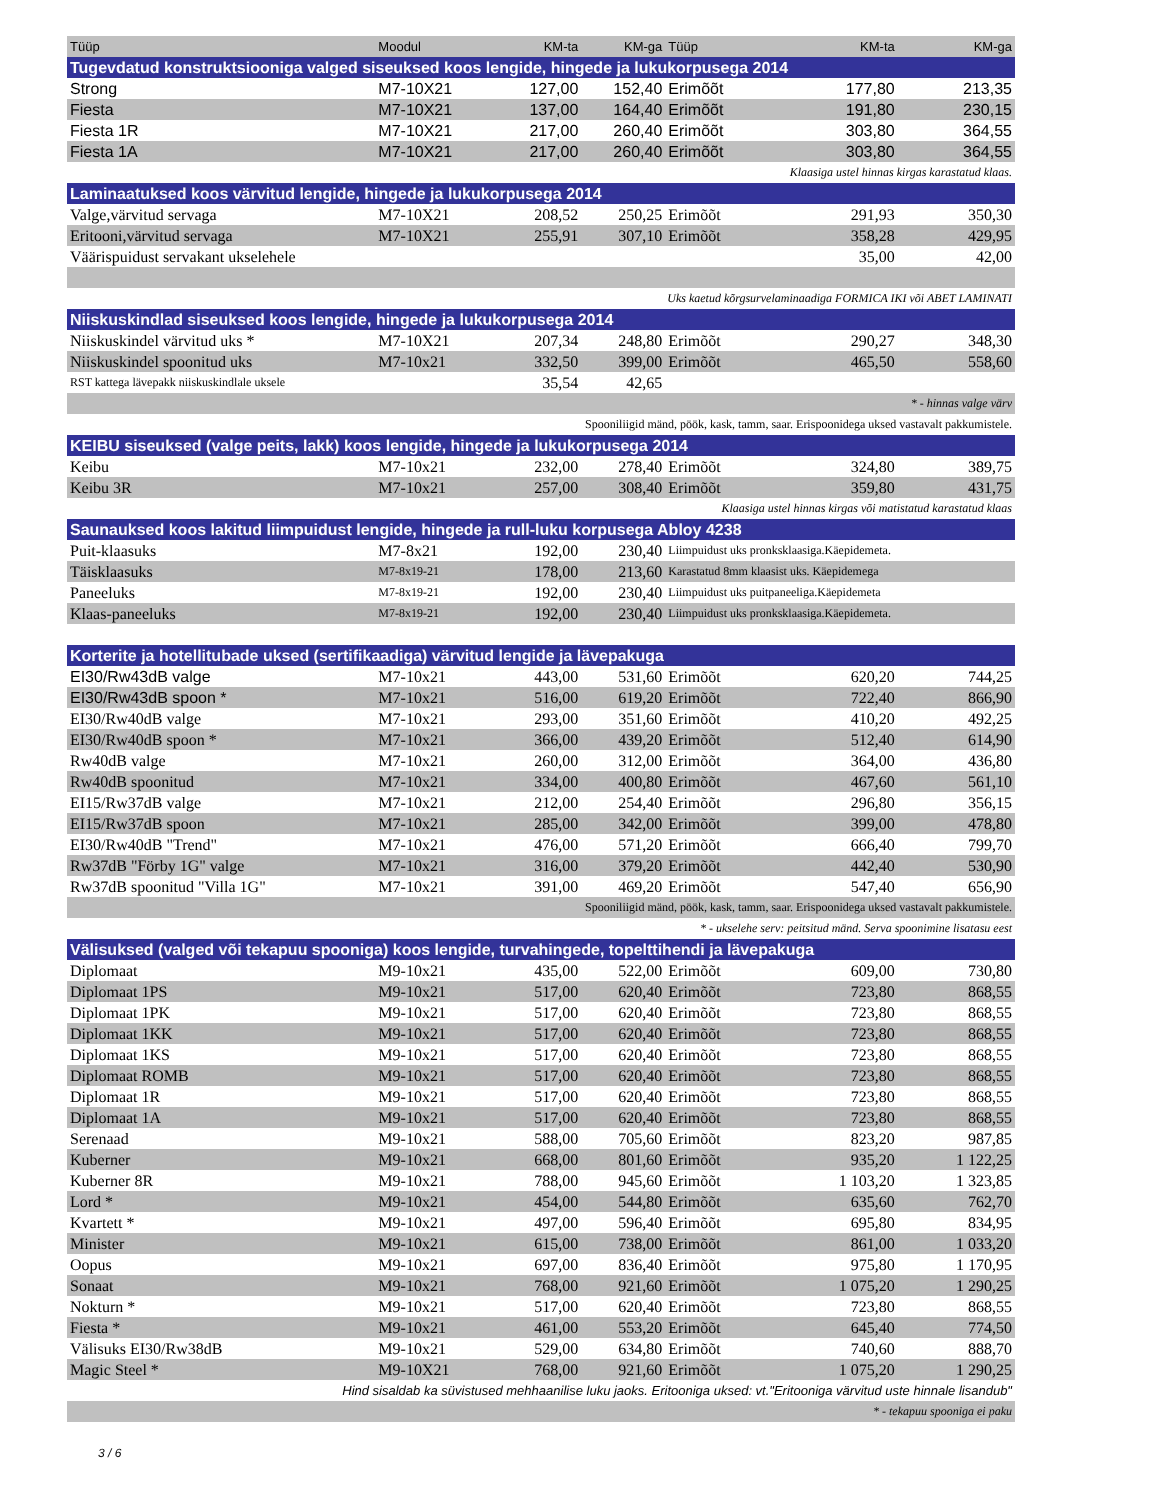| Tüüp | Moodul | KM-ta | KM-ga | Tüüp | KM-ta | KM-ga |
| --- | --- | --- | --- | --- | --- | --- |
| Tugevdatud konstruktsiooniga valged siseuksed koos lengide, hingede ja lukukorpusega 2014 | | | | | | |
| Strong | M7-10X21 | 127,00 | 152,40 | Erimõõt | 177,80 | 213,35 |
| Fiesta | M7-10X21 | 137,00 | 164,40 | Erimõõt | 191,80 | 230,15 |
| Fiesta 1R | M7-10X21 | 217,00 | 260,40 | Erimõõt | 303,80 | 364,55 |
| Fiesta 1A | M7-10X21 | 217,00 | 260,40 | Erimõõt | 303,80 | 364,55 |
| Klaasiga ustel hinnas kirgas karastatud klaas. | | | | | | |
| Laminaatuksed koos värvitud lengide, hingede ja lukukorpusega 2014 | | | | | | |
| Valge,värvitud servaga | M7-10X21 | 208,52 | 250,25 | Erimõõt | 291,93 | 350,30 |
| Eritooni,värvitud servaga | M7-10X21 | 255,91 | 307,10 | Erimõõt | 358,28 | 429,95 |
| Väärispuidust servakant ukselehele | | | | | 35,00 | 42,00 |
| Uks kaetud kõrgsurvelaminaadiga FORMICA IKI või ABET LAMINATI | | | | | | |
| Niiskuskindlad siseuksed koos lengide, hingede ja lukukorpusega 2014 | | | | | | |
| Niiskuskindel värvitud uks * | M7-10X21 | 207,34 | 248,80 | Erimõõt | 290,27 | 348,30 |
| Niiskuskindel spoonitud uks | M7-10x21 | 332,50 | 399,00 | Erimõõt | 465,50 | 558,60 |
| RST kattega lävepakk niiskuskindlale uksele | | 35,54 | 42,65 | | | |
| * - hinnas valge värv | | | | | | |
| Spooniliigid mänd, pöök, kask, tamm, saar. Erispoonidega uksed vastavalt pakkumistele. | | | | | | |
| KEIBU siseuksed (valge peits, lakk) koos lengide, hingede ja lukukorpusega 2014 | | | | | | |
| Keibu | M7-10x21 | 232,00 | 278,40 | Erimõõt | 324,80 | 389,75 |
| Keibu 3R | M7-10x21 | 257,00 | 308,40 | Erimõõt | 359,80 | 431,75 |
| Klaasiga ustel hinnas kirgas või matistatud karastatud klaas | | | | | | |
| Saunauksed koos lakitud liimpuidust lengide, hingede ja rull-luku korpusega Abloy 4238 | | | | | | |
| Puit-klaasuks | M7-8x21 | 192,00 | 230,40 | Liimpuidust uks pronksklaasiga.Käepidemeta. | | |
| Täisklaasuks | M7-8x19-21 | 178,00 | 213,60 | Karastatud 8mm klaasist uks. Käepidemega | | |
| Paneeluks | M7-8x19-21 | 192,00 | 230,40 | Liimpuidust uks puitpaneeliga.Käepidemeta | | |
| Klaas-paneeluks | M7-8x19-21 | 192,00 | 230,40 | Liimpuidust uks pronksklaasiga.Käepidemeta. | | |
| Korterite ja hotellitubade uksed (sertifikaadiga) värvitud lengide ja lävepakuga | | | | | | |
| EI30/Rw43dB valge | M7-10x21 | 443,00 | 531,60 | Erimõõt | 620,20 | 744,25 |
| EI30/Rw43dB spoon * | M7-10x21 | 516,00 | 619,20 | Erimõõt | 722,40 | 866,90 |
| EI30/Rw40dB valge | M7-10x21 | 293,00 | 351,60 | Erimõõt | 410,20 | 492,25 |
| EI30/Rw40dB spoon * | M7-10x21 | 366,00 | 439,20 | Erimõõt | 512,40 | 614,90 |
| Rw40dB valge | M7-10x21 | 260,00 | 312,00 | Erimõõt | 364,00 | 436,80 |
| Rw40dB spoonitud | M7-10x21 | 334,00 | 400,80 | Erimõõt | 467,60 | 561,10 |
| EI15/Rw37dB valge | M7-10x21 | 212,00 | 254,40 | Erimõõt | 296,80 | 356,15 |
| EI15/Rw37dB spoon | M7-10x21 | 285,00 | 342,00 | Erimõõt | 399,00 | 478,80 |
| EI30/Rw40dB "Trend" | M7-10x21 | 476,00 | 571,20 | Erimõõt | 666,40 | 799,70 |
| Rw37dB "Förby 1G" valge | M7-10x21 | 316,00 | 379,20 | Erimõõt | 442,40 | 530,90 |
| Rw37dB spoonitud "Villa 1G" | M7-10x21 | 391,00 | 469,20 | Erimõõt | 547,40 | 656,90 |
| Spooniliigid mänd, pöök, kask, tamm, saar. Erispoonidega uksed vastavalt pakkumistele. | | | | | | |
| * - ukselehe serv: peitsitud mänd. Serva spoonimine lisatasu eest | | | | | | |
| Välisuksed (valged või tekapuu spooniga) koos lengide, turvahingede, topelttihendi ja lävepakuga | | | | | | |
| Diplomaat | M9-10x21 | 435,00 | 522,00 | Erimõõt | 609,00 | 730,80 |
| Diplomaat 1PS | M9-10x21 | 517,00 | 620,40 | Erimõõt | 723,80 | 868,55 |
| Diplomaat 1PK | M9-10x21 | 517,00 | 620,40 | Erimõõt | 723,80 | 868,55 |
| Diplomaat 1KK | M9-10x21 | 517,00 | 620,40 | Erimõõt | 723,80 | 868,55 |
| Diplomaat 1KS | M9-10x21 | 517,00 | 620,40 | Erimõõt | 723,80 | 868,55 |
| Diplomaat ROMB | M9-10x21 | 517,00 | 620,40 | Erimõõt | 723,80 | 868,55 |
| Diplomaat 1R | M9-10x21 | 517,00 | 620,40 | Erimõõt | 723,80 | 868,55 |
| Diplomaat 1A | M9-10x21 | 517,00 | 620,40 | Erimõõt | 723,80 | 868,55 |
| Serenaad | M9-10x21 | 588,00 | 705,60 | Erimõõt | 823,20 | 987,85 |
| Kuberner | M9-10x21 | 668,00 | 801,60 | Erimõõt | 935,20 | 1 122,25 |
| Kuberner 8R | M9-10x21 | 788,00 | 945,60 | Erimõõt | 1 103,20 | 1 323,85 |
| Lord * | M9-10x21 | 454,00 | 544,80 | Erimõõt | 635,60 | 762,70 |
| Kvartett * | M9-10x21 | 497,00 | 596,40 | Erimõõt | 695,80 | 834,95 |
| Minister | M9-10x21 | 615,00 | 738,00 | Erimõõt | 861,00 | 1 033,20 |
| Oopus | M9-10x21 | 697,00 | 836,40 | Erimõõt | 975,80 | 1 170,95 |
| Sonaat | M9-10x21 | 768,00 | 921,60 | Erimõõt | 1 075,20 | 1 290,25 |
| Nokturn * | M9-10x21 | 517,00 | 620,40 | Erimõõt | 723,80 | 868,55 |
| Fiesta * | M9-10x21 | 461,00 | 553,20 | Erimõõt | 645,40 | 774,50 |
| Välisuks EI30/Rw38dB | M9-10x21 | 529,00 | 634,80 | Erimõõt | 740,60 | 888,70 |
| Magic Steel * | M9-10X21 | 768,00 | 921,60 | Erimõõt | 1 075,20 | 1 290,25 |
| Hind sisaldab ka süvistused mehhaanilise luku jaoks. Eritooniga uksed: vt."Eritooniga värvitud uste hinnale lisandub" | | | | | | |
| * - tekapuu spooniga ei paku | | | | | | |
3 / 6